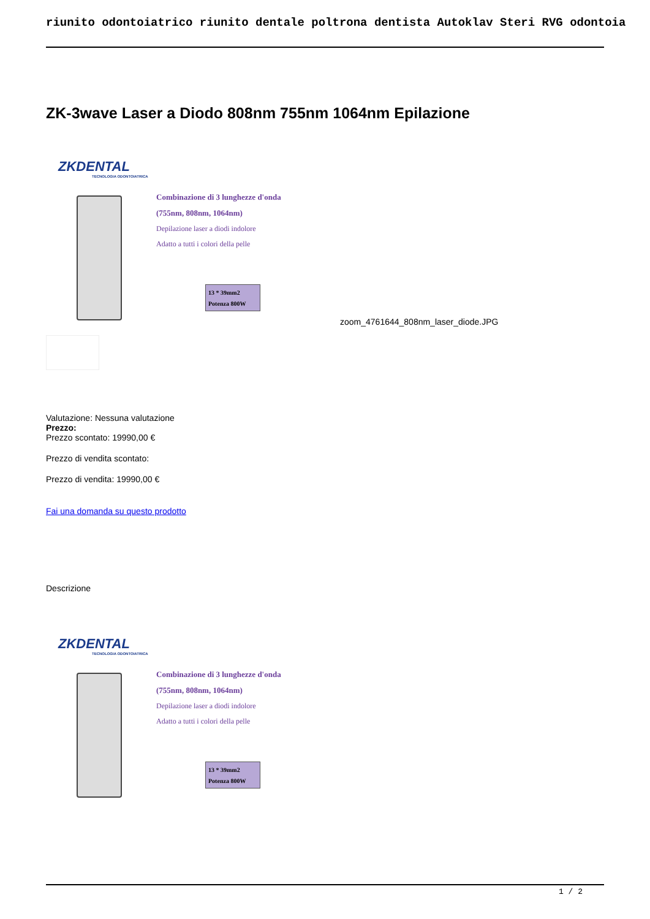riunito odontoiatrico riunito dentale poltrona dentista Autoklav Steri RVG odontoia
ZK-3wave Laser a Diodo 808nm 755nm 1064nm Epilazione
ZKDENTAL
TECNOLOGIA ODONTOIATRICA
Combinazione di 3 lunghezze d'onda
(755nm, 808nm, 1064nm)
Depilazione laser a diodi indolore
Adatto a tutti i colori della pelle
13 * 39mm2
Potenza 800W
zoom_4761644_808nm_laser_diode.JPG
Valutazione: Nessuna valutazione
Prezzo:
Prezzo scontato: 19990,00 €
Prezzo di vendita scontato:
Prezzo di vendita: 19990,00 €
Fai una domanda su questo prodotto
Descrizione
ZKDENTAL
TECNOLOGIA ODONTOIATRICA
Combinazione di 3 lunghezze d'onda
(755nm, 808nm, 1064nm)
Depilazione laser a diodi indolore
Adatto a tutti i colori della pelle
13 * 39mm2
Potenza 800W
1 / 2